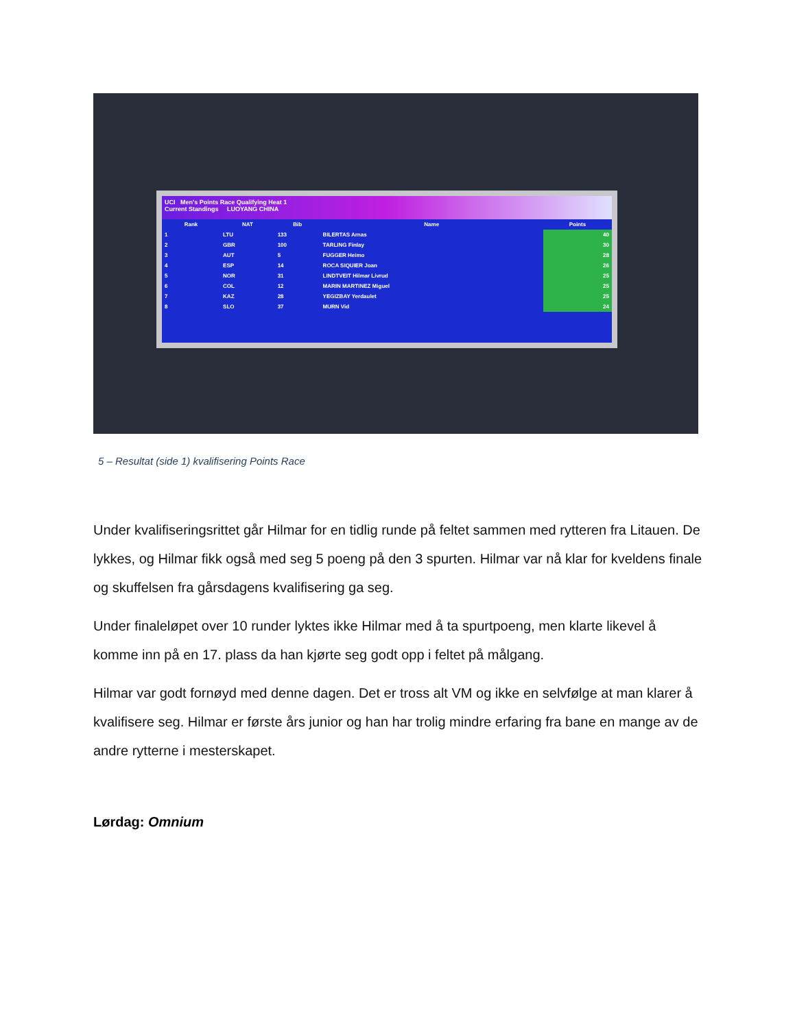UCI Men's Points Race Qualifying Heat 1
Current Standings LUOYANG CHINA
| Rank | NAT | Bib | Name | Points |
| --- | --- | --- | --- | --- |
| 1 | LTU | 133 | BILERTAS Arnas | 40 |
| 2 | GBR | 100 | TARLING Finlay | 30 |
| 3 | AUT | 5 | FUGGER Heimo | 28 |
| 4 | ESP | 14 | ROCA SIQUIER Joan | 26 |
| 5 | NOR | 31 | LINDTVEIT Hilmar Livrud | 25 |
| 6 | COL | 12 | MARIN MARTINEZ Miguel | 25 |
| 7 | KAZ | 28 | YEGIZBAY Yerdaulet | 25 |
| 8 | SLO | 37 | MURN Vid | 24 |
5 – Resultat (side 1) kvalifisering Points Race
Under kvalifiseringsrittet går Hilmar for en tidlig runde på feltet sammen med rytteren fra Litauen. De lykkes, og Hilmar fikk også med seg 5 poeng på den 3 spurten. Hilmar var nå klar for kveldens finale og skuffelsen fra gårsdagens kvalifisering ga seg.
Under finaleløpet over 10 runder lyktes ikke Hilmar med å ta spurtpoeng, men klarte likevel å komme inn på en 17. plass da han kjørte seg godt opp i feltet på målgang.
Hilmar var godt fornøyd med denne dagen. Det er tross alt VM og ikke en selvfølge at man klarer å kvalifisere seg. Hilmar er første års junior og han har trolig mindre erfaring fra bane en mange av de andre rytterne i mesterskapet.
Lørdag: Omnium